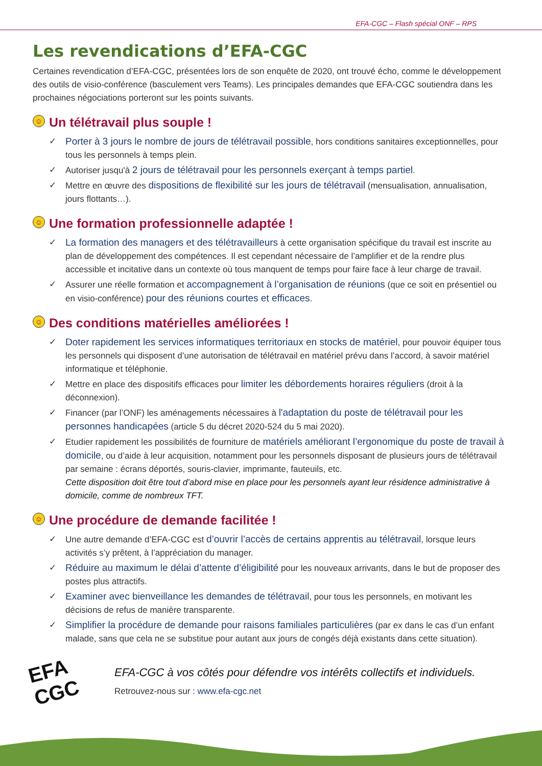EFA-CGC – Flash spécial ONF – RPS
Les revendications d’EFA-CGC
Certaines revendication d’EFA-CGC, présentées lors de son enquête de 2020, ont trouvé écho, comme le développement des outils de visio-conférence (basculement vers Teams). Les principales demandes que EFA-CGC soutiendra dans les prochaines négociations porteront sur les points suivants.
☺ Un télétravail plus souple !
✓ Porter à 3 jours le nombre de jours de télétravail possible, hors conditions sanitaires exceptionnelles, pour tous les personnels à temps plein.
✓ Autoriser jusqu'à 2 jours de télétravail pour les personnels exerçant à temps partiel.
✓ Mettre en œuvre des dispositions de flexibilité sur les jours de télétravail (mensualisation, annualisation, jours flottants…).
☺ Une formation professionnelle adaptée !
✓ La formation des managers et des télétravailleurs à cette organisation spécifique du travail est inscrite au plan de développement des compétences. Il est cependant nécessaire de l’amplifier et de la rendre plus accessible et incitative dans un contexte où tous manquent de temps pour faire face à leur charge de travail.
✓ Assurer une réelle formation et accompagnement à l’organisation de réunions (que ce soit en présentiel ou en visio-conférence) pour des réunions courtes et efficaces.
☺ Des conditions matérielles améliorées !
✓ Doter rapidement les services informatiques territoriaux en stocks de matériel, pour pouvoir équiper tous les personnels qui disposent d’une autorisation de télétravail en matériel prévu dans l’accord, à savoir matériel informatique et téléphonie.
✓ Mettre en place des dispositifs efficaces pour limiter les débordements horaires réguliers (droit à la déconnexion).
✓ Financer (par l’ONF) les aménagements nécessaires à l'adaptation du poste de télétravail pour les personnes handicapées (article 5 du décret 2020-524 du 5 mai 2020).
✓ Etudier rapidement les possibilités de fourniture de matériels améliorant l’ergonomique du poste de travail à domicile, ou d’aide à leur acquisition, notamment pour les personnels disposant de plusieurs jours de télétravail par semaine : écrans déportés, souris-clavier, imprimante, fauteuils, etc.
Cette disposition doit être tout d’abord mise en place pour les personnels ayant leur résidence administrative à domicile, comme de nombreux TFT.
☺ Une procédure de demande facilitée !
✓ Une autre demande d’EFA-CGC est d’ouvrir l’accès de certains apprentis au télétravail, lorsque leurs activités s’y prêtent, à l’appréciation du manager.
✓ Réduire au maximum le délai d’attente d’éligibilité pour les nouveaux arrivants, dans le but de proposer des postes plus attractifs.
✓ Examiner avec bienveillance les demandes de télétravail, pour tous les personnels, en motivant les décisions de refus de manière transparente.
✓ Simplifier la procédure de demande pour raisons familiales particulières (par ex dans le cas d’un enfant malade, sans que cela ne se substitue pour autant aux jours de congés déjà existants dans cette situation).
EFA
CGC
EFA-CGC à vos côtés pour défendre vos intérêts collectifs et individuels.
Retrouvez-nous sur : www.efa-cgc.net